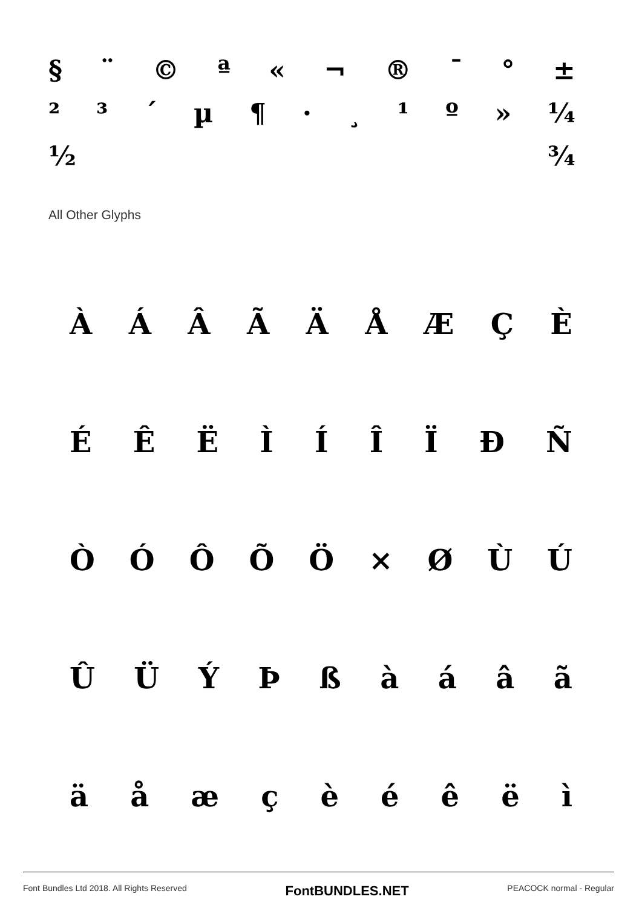§ ¨ © ª « ¬ ® ¯ ° ±
²³ ´ µ ¶ · ¸ ¹ º » ¼
½ ¾
All Other Glyphs
ÀÁÂÃÄÅÆÇÈ
ÉÊËÌÍÎÏÐÑ
ÒÓÔÕÖ × ØÙÚ
ÛÜÝÞßàáâã
äåæçèéêëì
Font Bundles Ltd 2018. All Rights Reserved FontBUNDLES.NET PEACOCK normal - Regular